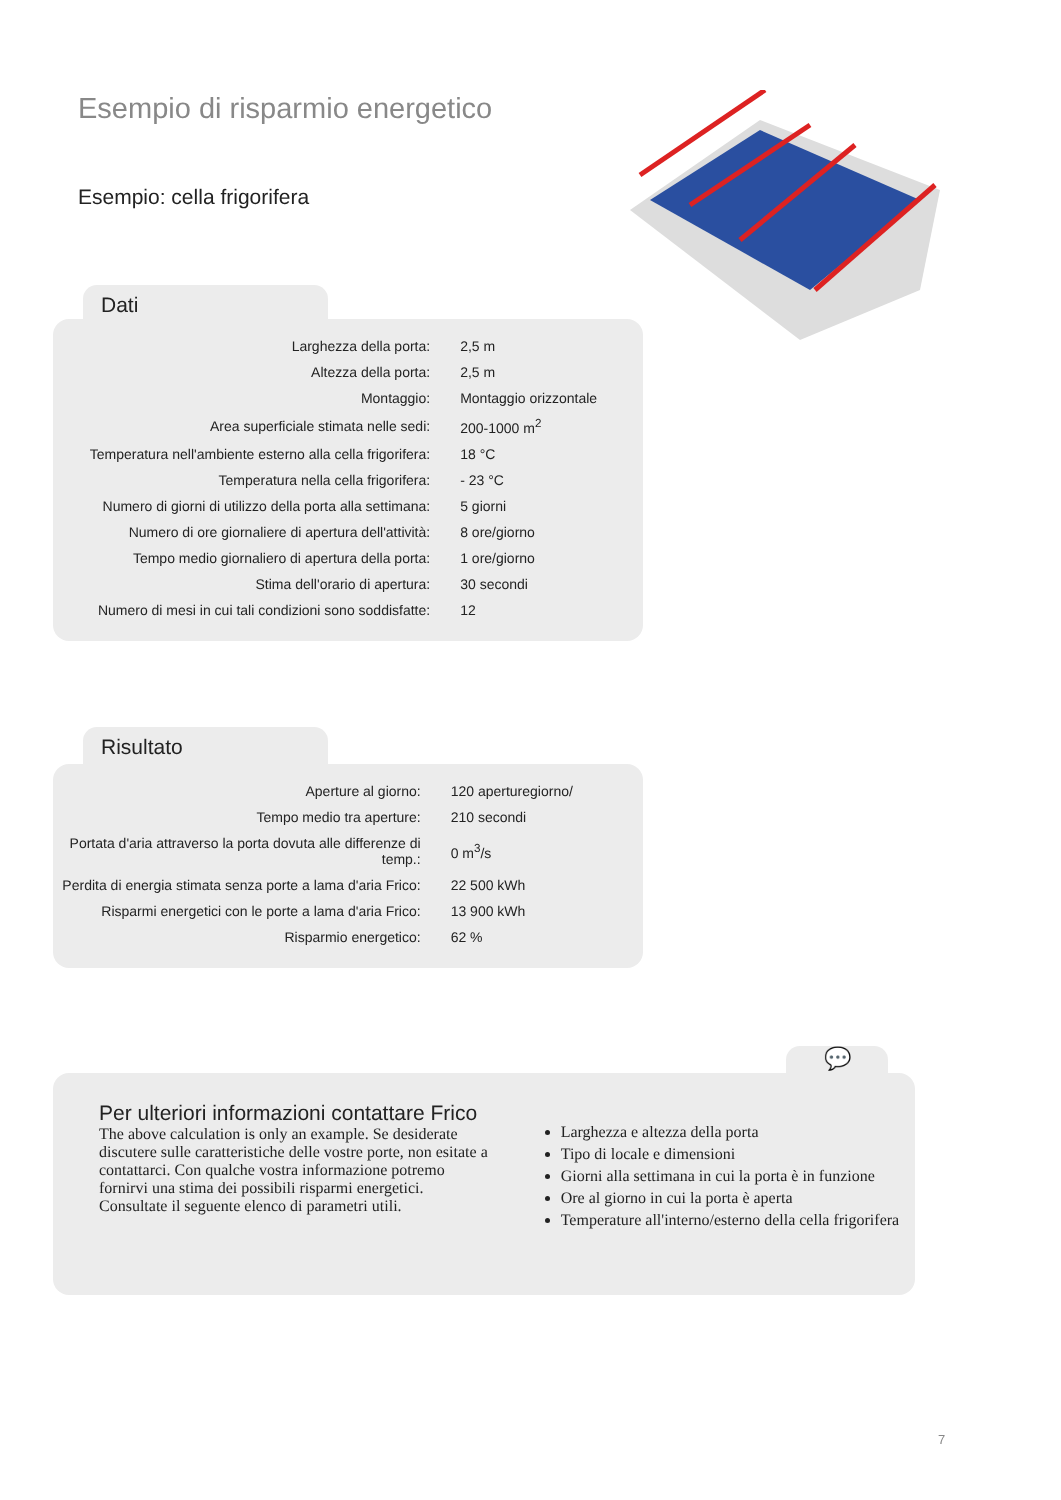Esempio di risparmio energetico
Esempio: cella frigorifera
Dati
| Larghezza della porta: | 2,5 m |
| Altezza della porta: | 2,5 m |
| Montaggio: | Montaggio orizzontale |
| Area superficiale stimata nelle sedi: | 200-1000 m<sup>2</sup> |
| Temperatura nell'ambiente esterno alla cella frigorifera: | 18 °C |
| Temperatura nella cella frigorifera: | - 23 °C |
| Numero di giorni di utilizzo della porta alla settimana: | 5 giorni |
| Numero di ore giornaliere di apertura dell'attività: | 8 ore/giorno |
| Tempo medio giornaliero di apertura della porta: | 1 ore/giorno |
| Stima dell'orario di apertura: | 30 secondi |
| Numero di mesi in cui tali condizioni sono soddisfatte: | 12 |
Risultato
| Aperture al giorno: | 120 aperturegiorno/ |
| Tempo medio tra aperture: | 210 secondi |
| Portata d'aria attraverso la porta dovuta alle differenze di temp.: | 0 m<sup>3</sup>/s |
| Perdita di energia stimata senza porte a lama d'aria Frico: | 22 500 kWh |
| Risparmi energetici con le porte a lama d'aria Frico: | 13 900 kWh |
| Risparmio energetico: | 62 % |
💬
Per ulteriori informazioni contattare Frico
The above calculation is only an example. Se desiderate discutere sulle caratteristiche delle vostre porte, non esitate a contattarci. Con qualche vostra informazione potremo fornirvi una stima dei possibili risparmi energetici. Consultate il seguente elenco di parametri utili.
Larghezza e altezza della porta
Tipo di locale e dimensioni
Giorni alla settimana in cui la porta è in funzione
Ore al giorno in cui la porta è aperta
Temperature all'interno/esterno della cella frigorifera
7